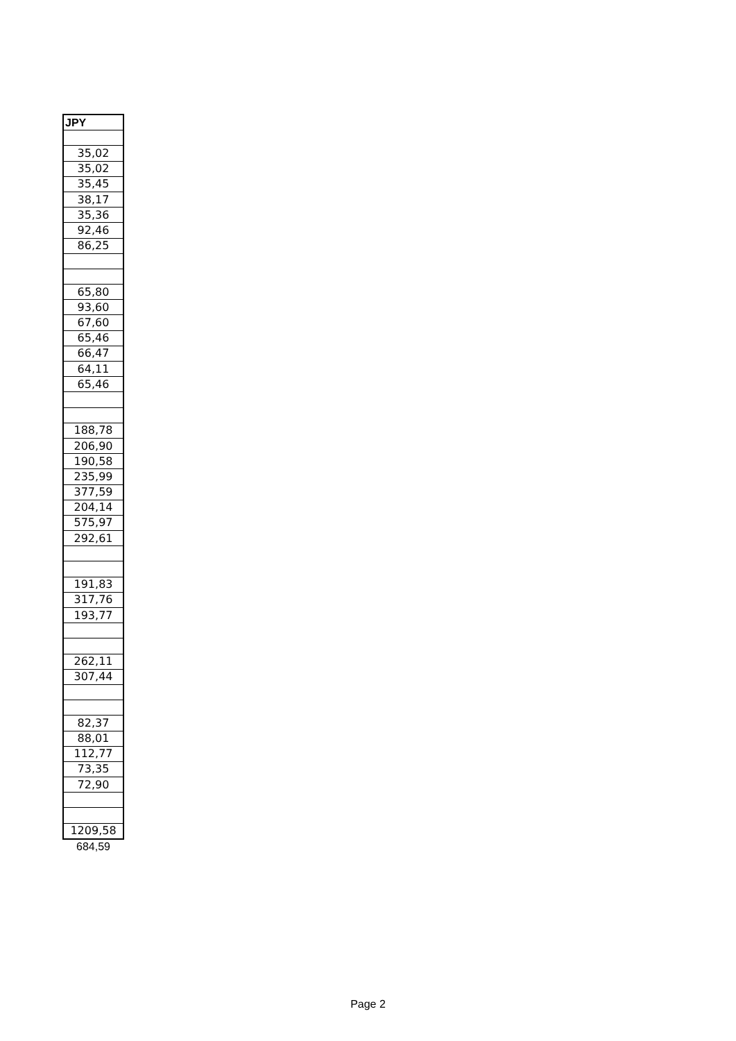| JPY |
| --- |
| 35,02 |
| 35,02 |
| 35,45 |
| 38,17 |
| 35,36 |
| 92,46 |
| 86,25 |
| 65,80 |
| 93,60 |
| 67,60 |
| 65,46 |
| 66,47 |
| 64,11 |
| 65,46 |
| 188,78 |
| 206,90 |
| 190,58 |
| 235,99 |
| 377,59 |
| 204,14 |
| 575,97 |
| 292,61 |
| 191,83 |
| 317,76 |
| 193,77 |
| 262,11 |
| 307,44 |
| 82,37 |
| 88,01 |
| 112,77 |
| 73,35 |
| 72,90 |
| 1209,58 |
| 684,59 |
Page 2